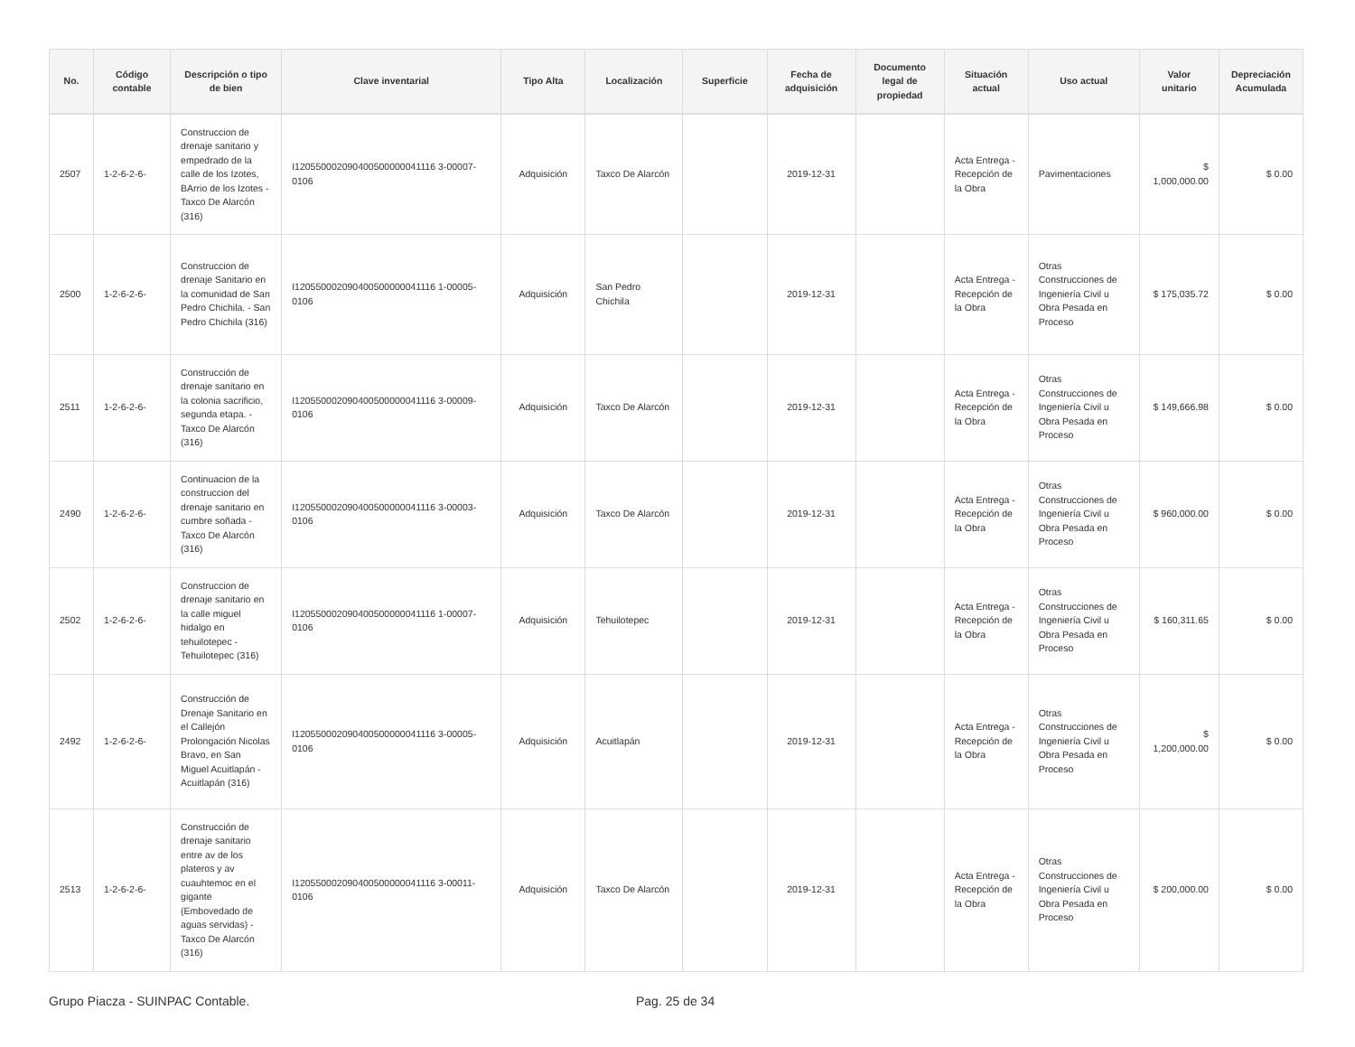| No. | Código contable | Descripción o tipo de bien | Clave inventarial | Tipo Alta | Localización | Superficie | Fecha de adquisición | Documento legal de propiedad | Situación actual | Uso actual | Valor unitario | Depreciación Acumulada |
| --- | --- | --- | --- | --- | --- | --- | --- | --- | --- | --- | --- | --- |
| 2507 | 1-2-6-2-6- | Construccion de drenaje sanitario y empedrado de la calle de los Izotes, BArrio de los Izotes - Taxco De Alarcón (316) | I120550002090400500000041116 3-00007-0106 | Adquisición | Taxco De Alarcón | | 2019-12-31 | | Acta Entrega - Recepción de la Obra | Pavimentaciones | $ 1,000,000.00 | $ 0.00 |
| 2500 | 1-2-6-2-6- | Construccion de drenaje Sanitario en la comunidad de San Pedro Chichila. - San Pedro Chichila (316) | I120550002090400500000041116 1-00005-0106 | Adquisición | San Pedro Chichila | | 2019-12-31 | | Acta Entrega - Recepción de la Obra | Otras Construcciones de Ingeniería Civil u Obra Pesada en Proceso | $ 175,035.72 | $ 0.00 |
| 2511 | 1-2-6-2-6- | Construcción de drenaje sanitario en la colonia sacrificio, segunda etapa. - Taxco De Alarcón (316) | I120550002090400500000041116 3-00009-0106 | Adquisición | Taxco De Alarcón | | 2019-12-31 | | Acta Entrega - Recepción de la Obra | Otras Construcciones de Ingeniería Civil u Obra Pesada en Proceso | $ 149,666.98 | $ 0.00 |
| 2490 | 1-2-6-2-6- | Continuacion de la construccion del drenaje sanitario en cumbre soñada - Taxco De Alarcón (316) | I120550002090400500000041116 3-00003-0106 | Adquisición | Taxco De Alarcón | | 2019-12-31 | | Acta Entrega - Recepción de la Obra | Otras Construcciones de Ingeniería Civil u Obra Pesada en Proceso | $ 960,000.00 | $ 0.00 |
| 2502 | 1-2-6-2-6- | Construccion de drenaje sanitario en la calle miguel hidalgo en tehuilotepec - Tehuilotepec (316) | I120550002090400500000041116 1-00007-0106 | Adquisición | Tehuilotepec | | 2019-12-31 | | Acta Entrega - Recepción de la Obra | Otras Construcciones de Ingeniería Civil u Obra Pesada en Proceso | $ 160,311.65 | $ 0.00 |
| 2492 | 1-2-6-2-6- | Construcción de Drenaje Sanitario en el Callejón Prolongación Nicolas Bravo, en San Miguel Acuitlapán - Acuitlapán (316) | I120550002090400500000041116 3-00005-0106 | Adquisición | Acuitlapán | | 2019-12-31 | | Acta Entrega - Recepción de la Obra | Otras Construcciones de Ingeniería Civil u Obra Pesada en Proceso | $ 1,200,000.00 | $ 0.00 |
| 2513 | 1-2-6-2-6- | Construcción de drenaje sanitario entre av de los plateros y av cuauhtemoc en el gigante (Embovedado de aguas servidas) - Taxco De Alarcón (316) | I120550002090400500000041116 3-00011-0106 | Adquisición | Taxco De Alarcón | | 2019-12-31 | | Acta Entrega - Recepción de la Obra | Otras Construcciones de Ingeniería Civil u Obra Pesada en Proceso | $ 200,000.00 | $ 0.00 |
Grupo Piacza - SUINPAC Contable. Pag. 25 de 34